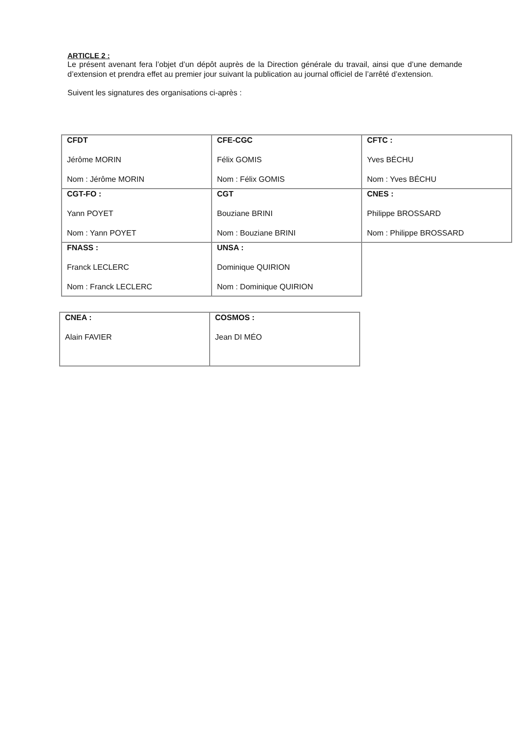ARTICLE 2 :
Le présent avenant fera l’objet d’un dépôt auprès de la Direction générale du travail, ainsi que d’une demande d’extension et prendra effet au premier jour suivant la publication au journal officiel de l’arrêté d’extension.
Suivent les signatures des organisations ci-après :
| CFDT Jérôme MORIN Nom : Jérôme MORIN | CFE-CGC Félix GOMIS Nom : Félix GOMIS | CFTC : Yves BÉCHU Nom : Yves BÉCHU |
| CGT-FO : Yann POYET Nom : Yann POYET | CGT Bouziane BRINI Nom : Bouziane BRINI | CNES : Philippe BROSSARD Nom : Philippe BROSSARD |
| FNASS : Franck LECLERC Nom : Franck LECLERC | UNSA : Dominique QUIRION Nom : Dominique QUIRION | |
| CNEA : Alain FAVIER | COSMOS : Jean DI MÉO |